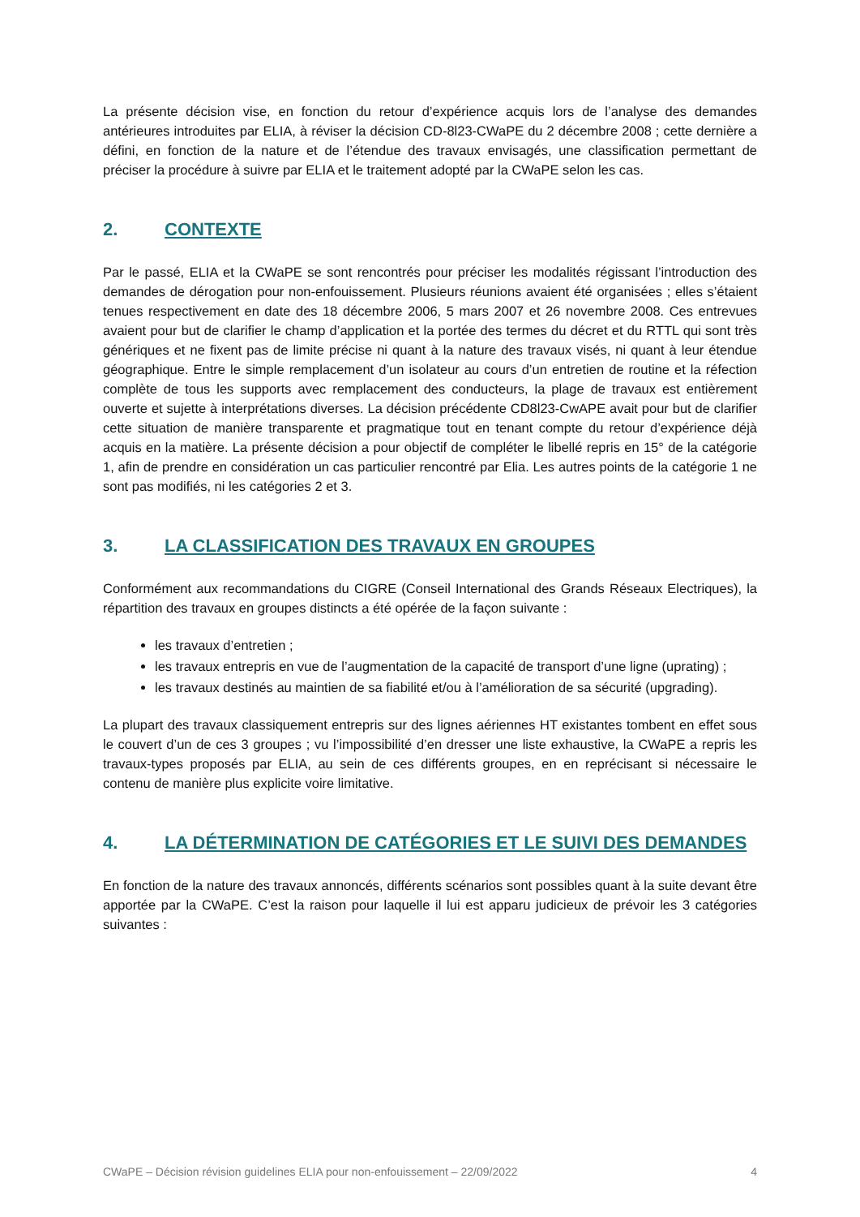La présente décision vise, en fonction du retour d’expérience acquis lors de l’analyse des demandes antérieures introduites par ELIA, à réviser la décision CD-8l23-CWaPE du 2 décembre 2008 ; cette dernière a défini, en fonction de la nature et de l’étendue des travaux envisagés, une classification permettant de préciser la procédure à suivre par ELIA et le traitement adopté par la CWaPE selon les cas.
2. CONTEXTE
Par le passé, ELIA et la CWaPE se sont rencontrés pour préciser les modalités régissant l’introduction des demandes de dérogation pour non-enfouissement. Plusieurs réunions avaient été organisées ; elles s’étaient tenues respectivement en date des 18 décembre 2006, 5 mars 2007 et 26 novembre 2008. Ces entrevues avaient pour but de clarifier le champ d’application et la portée des termes du décret et du RTTL qui sont très génériques et ne fixent pas de limite précise ni quant à la nature des travaux visés, ni quant à leur étendue géographique. Entre le simple remplacement d’un isolateur au cours d’un entretien de routine et la réfection complète de tous les supports avec remplacement des conducteurs, la plage de travaux est entièrement ouverte et sujette à interprétations diverses. La décision précédente CD8l23-CwAPE avait pour but de clarifier cette situation de manière transparente et pragmatique tout en tenant compte du retour d’expérience déjà acquis en la matière. La présente décision a pour objectif de compléter le libellé repris en 15° de la catégorie 1, afin de prendre en considération un cas particulier rencontré par Elia. Les autres points de la catégorie 1 ne sont pas modifiés, ni les catégories 2 et 3.
3. LA CLASSIFICATION DES TRAVAUX EN GROUPES
Conformément aux recommandations du CIGRE (Conseil International des Grands Réseaux Electriques), la répartition des travaux en groupes distincts a été opérée de la façon suivante :
les travaux d’entretien ;
les travaux entrepris en vue de l’augmentation de la capacité de transport d’une ligne (uprating) ;
les travaux destinés au maintien de sa fiabilité et/ou à l’amélioration de sa sécurité (upgrading).
La plupart des travaux classiquement entrepris sur des lignes aériennes HT existantes tombent en effet sous le couvert d’un de ces 3 groupes ; vu l’impossibilité d’en dresser une liste exhaustive, la CWaPE a repris les travaux-types proposés par ELIA, au sein de ces différents groupes, en en reprécisant si nécessaire le contenu de manière plus explicite voire limitative.
4. LA DÉTERMINATION DE CATÉGORIES ET LE SUIVI DES DEMANDES
En fonction de la nature des travaux annoncés, différents scénarios sont possibles quant à la suite devant être apportée par la CWaPE. C’est la raison pour laquelle il lui est apparu judicieux de prévoir les 3 catégories suivantes :
CWaPE – Décision révision guidelines ELIA pour non-enfouissement – 22/09/2022 4